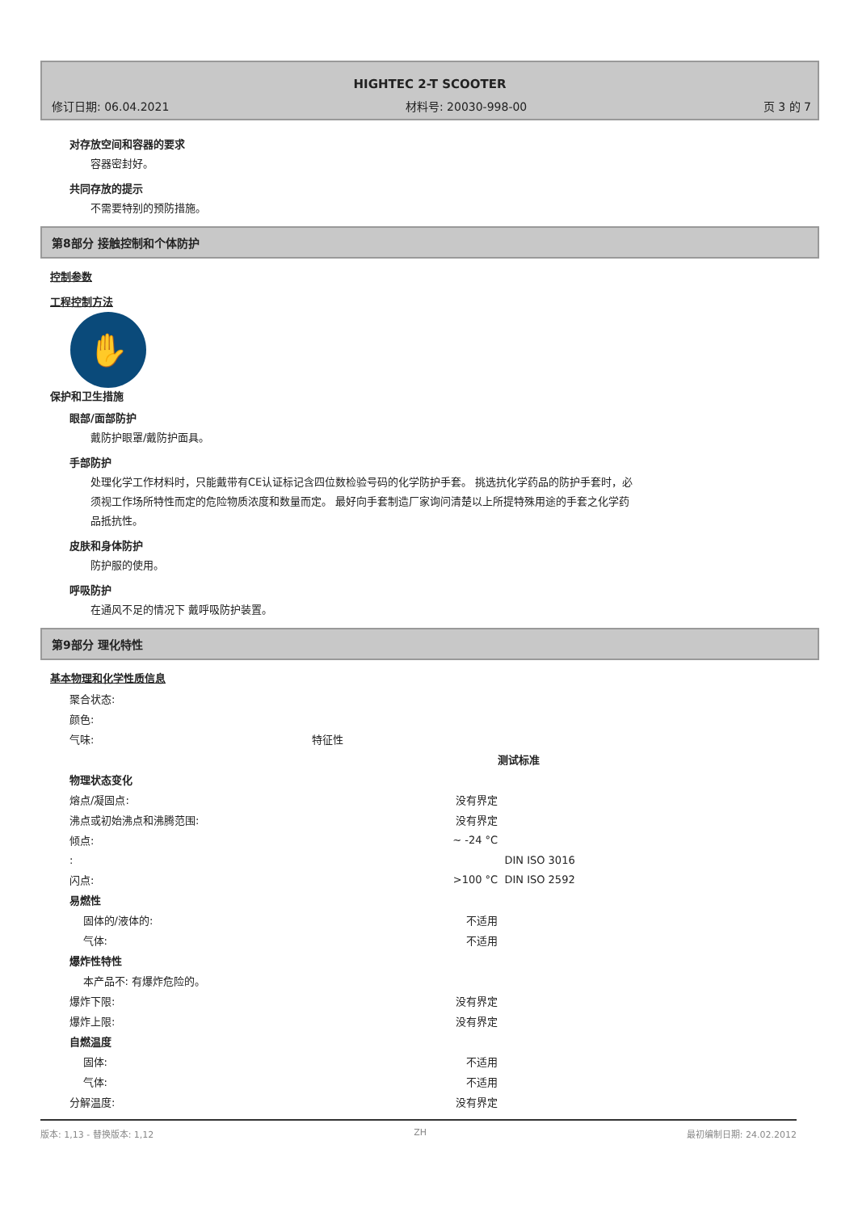HIGHTEC 2-T SCOOTER
修订日期: 06.04.2021 材料号: 20030-998-00 页 3 的 7
对存放空间和容器的要求
容器密封好。
共同存放的提示
不需要特别的预防措施。
第8部分 接触控制和个体防护
控制参数
工程控制方法
✋
保护和卫生措施
眼部/面部防护
戴防护眼罩/戴防护面具。
手部防护
处理化学工作材料时，只能戴带有CE认证标记含四位数检验号码的化学防护手套。 挑选抗化学药品的防护手套时，必须视工作场所特性而定的危险物质浓度和数量而定。 最好向手套制造厂家询问清楚以上所提特殊用途的手套之化学药品抵抗性。
皮肤和身体防护
防护服的使用。
呼吸防护
在通风不足的情况下 戴呼吸防护装置。
第9部分 理化特性
基本物理和化学性质信息
| 聚合状态: | | | |
| 颜色: | | | |
| 气味: | 特征性 | | |
| | | | 测试标准 |
| 物理状态变化 | | | |
| 熔点/凝固点: | | 没有界定 | |
| 沸点或初始沸点和沸腾范围: | | 没有界定 | |
| 倾点: | | ~ -24 °C | |
| : | | | DIN ISO 3016 |
| 闪点: | | >100 °C | DIN ISO 2592 |
| 易燃性 | | | |
| 固体的/液体的: | | 不适用 | |
| 气体: | | 不适用 | |
| 爆炸性特性 | | | |
| 本产品不: 有爆炸危险的。 | | | |
| 爆炸下限: | | 没有界定 | |
| 爆炸上限: | | 没有界定 | |
| 自燃温度 | | | |
| 固体: | | 不适用 | |
| 气体: | | 不适用 | |
| 分解温度: | | 没有界定 | |
版本: 1,13 - 替换版本: 1,12 ZH 最初编制日期: 24.02.2012